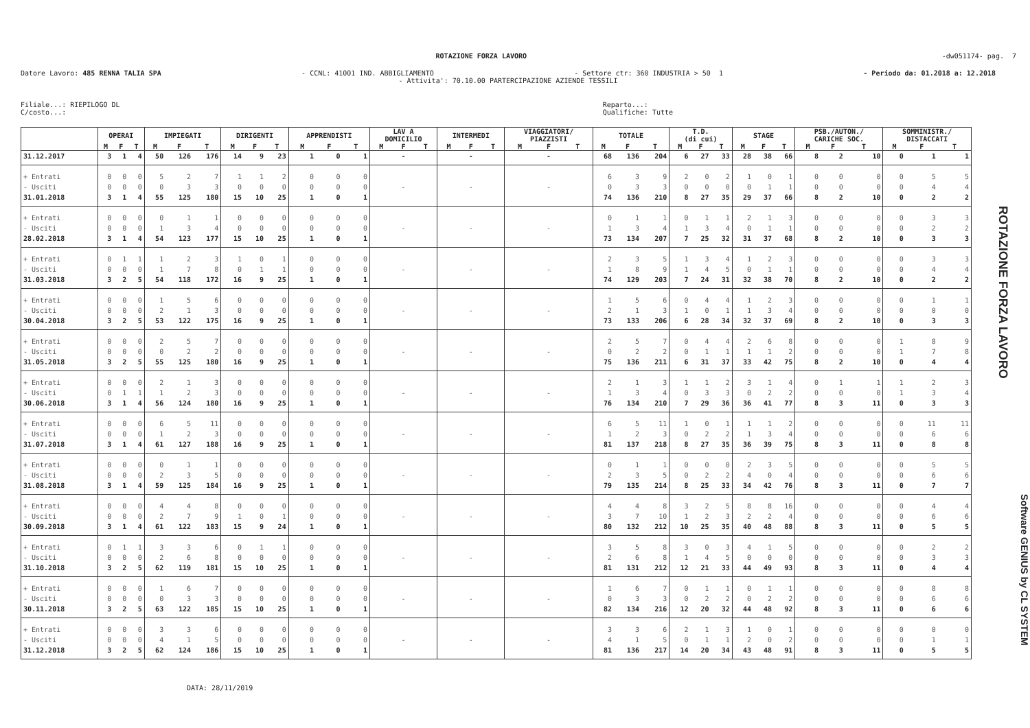ROTAZIONE FORZA LAVORO -dw051174- pag. 7
Datore Lavoro: 485 RENNA TALIA SPA - CCNL: 41001 IND. ABBIGLIAMENTO - Settore ctr: 360 INDUSTRIA > 50 1 - Periodo da: 01.2018 a: 12.2018
- Attivita': 70.10.00 PARTERCIPAZIONE AZIENDE TESSILI
Filiale...: RIEPILOGO DL
C/costo...: Reparto...:
Qualifiche: Tutte
| | OPERAI | | | IMPIEGATI | | | DIRIGENTI | | | APPRENDISTI | | | LAV A DOMICILIO | | | INTERMEDI | | | VIAGGIATORI/ PIAZZISTI | | | TOTALE | | | T.D. (di cui) | | | STAGE | | | PSB./AUTON./ CARICHE SOC. | | | SOMMINISTR./ DISTACCATI | | |
| --- | --- | --- | --- | --- | --- | --- | --- | --- | --- | --- | --- | --- | --- | --- | --- | --- | --- | --- | --- | --- | --- | --- | --- | --- | --- | --- | --- | --- | --- | --- | --- | --- | --- | --- | --- | --- |
| | M | F | T | M | F | T | M | F | T | M | F | T | M | F | T | M | F | T | M | F | T | M | F | T | M | F | T | M | F | T | M | F | T | M | F | T |
| 31.12.2017 | 3 | 1 | 4 | 50 | 126 | 176 | 14 | 9 | 23 | 1 | 0 | 1 | - | | | - | | | - | | | 68 | 136 | 204 | 6 | 27 | 33 | 28 | 38 | 66 | 8 | 2 | 10 | 0 | 1 | 1 |
| + Entrati | 0 | 0 | 0 | 5 | 2 | 7 | 1 | 1 | 2 | 0 | 0 | 0 | | | | | | | | | | 6 | 3 | 9 | 2 | 0 | 2 | 1 | 0 | 1 | 0 | 0 | 0 | 0 | 5 | 5 |
| - Usciti | 0 | 0 | 0 | 0 | 3 | 3 | 0 | 0 | 0 | 0 | 0 | 0 | - | | | - | | | - | | | 0 | 3 | 3 | 0 | 0 | 0 | 0 | 1 | 1 | 0 | 0 | 0 | 0 | 4 | 4 |
| 31.01.2018 | 3 | 1 | 4 | 55 | 125 | 180 | 15 | 10 | 25 | 1 | 0 | 1 | | | | | | | | | | 74 | 136 | 210 | 8 | 27 | 35 | 29 | 37 | 66 | 8 | 2 | 10 | 0 | 2 | 2 |
| + Entrati | 0 | 0 | 0 | 0 | 1 | 1 | 0 | 0 | 0 | 0 | 0 | 0 | | | | | | | | | | 0 | 1 | 1 | 0 | 1 | 1 | 2 | 1 | 3 | 0 | 0 | 0 | 0 | 3 | 3 |
| - Usciti | 0 | 0 | 0 | 1 | 3 | 4 | 0 | 0 | 0 | 0 | 0 | 0 | - | | | - | | | - | | | 1 | 3 | 4 | 1 | 3 | 4 | 0 | 1 | 1 | 0 | 0 | 0 | 0 | 2 | 2 |
| 28.02.2018 | 3 | 1 | 4 | 54 | 123 | 177 | 15 | 10 | 25 | 1 | 0 | 1 | | | | | | | | | | 73 | 134 | 207 | 7 | 25 | 32 | 31 | 37 | 68 | 8 | 2 | 10 | 0 | 3 | 3 |
| + Entrati | 0 | 1 | 1 | 1 | 2 | 3 | 1 | 0 | 1 | 0 | 0 | 0 | | | | | | | | | | 2 | 3 | 5 | 1 | 3 | 4 | 1 | 2 | 3 | 0 | 0 | 0 | 0 | 3 | 3 |
| - Usciti | 0 | 0 | 0 | 1 | 7 | 8 | 0 | 1 | 1 | 0 | 0 | 0 | - | | | - | | | - | | | 1 | 8 | 9 | 1 | 4 | 5 | 0 | 1 | 1 | 0 | 0 | 0 | 0 | 4 | 4 |
| 31.03.2018 | 3 | 2 | 5 | 54 | 118 | 172 | 16 | 9 | 25 | 1 | 0 | 1 | | | | | | | | | | 74 | 129 | 203 | 7 | 24 | 31 | 32 | 38 | 70 | 8 | 2 | 10 | 0 | 2 | 2 |
| + Entrati | 0 | 0 | 0 | 1 | 5 | 6 | 0 | 0 | 0 | 0 | 0 | 0 | | | | | | | | | | 1 | 5 | 6 | 0 | 4 | 4 | 1 | 2 | 3 | 0 | 0 | 0 | 0 | 1 | 1 |
| - Usciti | 0 | 0 | 0 | 2 | 1 | 3 | 0 | 0 | 0 | 0 | 0 | 0 | - | | | - | | | - | | | 2 | 1 | 3 | 1 | 0 | 1 | 1 | 3 | 4 | 0 | 0 | 0 | 0 | 0 | 0 |
| 30.04.2018 | 3 | 2 | 5 | 53 | 122 | 175 | 16 | 9 | 25 | 1 | 0 | 1 | | | | | | | | | | 73 | 133 | 206 | 6 | 28 | 34 | 32 | 37 | 69 | 8 | 2 | 10 | 0 | 3 | 3 |
| + Entrati | 0 | 0 | 0 | 2 | 5 | 7 | 0 | 0 | 0 | 0 | 0 | 0 | | | | | | | | | | 2 | 5 | 7 | 0 | 4 | 4 | 2 | 6 | 8 | 0 | 0 | 0 | 1 | 8 | 9 |
| - Usciti | 0 | 0 | 0 | 0 | 2 | 2 | 0 | 0 | 0 | 0 | 0 | 0 | - | | | - | | | - | | | 0 | 2 | 2 | 0 | 1 | 1 | 1 | 1 | 2 | 0 | 0 | 0 | 1 | 7 | 8 |
| 31.05.2018 | 3 | 2 | 5 | 55 | 125 | 180 | 16 | 9 | 25 | 1 | 0 | 1 | | | | | | | | | | 75 | 136 | 211 | 6 | 31 | 37 | 33 | 42 | 75 | 8 | 2 | 10 | 0 | 4 | 4 |
| + Entrati | 0 | 0 | 0 | 2 | 1 | 3 | 0 | 0 | 0 | 0 | 0 | 0 | | | | | | | | | | 2 | 1 | 3 | 1 | 1 | 2 | 3 | 1 | 4 | 0 | 1 | 1 | 1 | 2 | 3 |
| - Usciti | 0 | 1 | 1 | 1 | 2 | 3 | 0 | 0 | 0 | 0 | 0 | 0 | - | | | - | | | - | | | 1 | 3 | 4 | 0 | 3 | 3 | 0 | 2 | 2 | 0 | 0 | 0 | 1 | 3 | 4 |
| 30.06.2018 | 3 | 1 | 4 | 56 | 124 | 180 | 16 | 9 | 25 | 1 | 0 | 1 | | | | | | | | | | 76 | 134 | 210 | 7 | 29 | 36 | 36 | 41 | 77 | 8 | 3 | 11 | 0 | 3 | 3 |
| + Entrati | 0 | 0 | 0 | 6 | 5 | 11 | 0 | 0 | 0 | 0 | 0 | 0 | | | | | | | | | | 6 | 5 | 11 | 1 | 0 | 1 | 1 | 1 | 2 | 0 | 0 | 0 | 0 | 11 | 11 |
| - Usciti | 0 | 0 | 0 | 1 | 2 | 3 | 0 | 0 | 0 | 0 | 0 | 0 | - | | | - | | | - | | | 1 | 2 | 3 | 0 | 2 | 2 | 1 | 3 | 4 | 0 | 0 | 0 | 0 | 6 | 6 |
| 31.07.2018 | 3 | 1 | 4 | 61 | 127 | 188 | 16 | 9 | 25 | 1 | 0 | 1 | | | | | | | | | | 81 | 137 | 218 | 8 | 27 | 35 | 36 | 39 | 75 | 8 | 3 | 11 | 0 | 8 | 8 |
| + Entrati | 0 | 0 | 0 | 0 | 1 | 1 | 0 | 0 | 0 | 0 | 0 | 0 | | | | | | | | | | 0 | 1 | 1 | 0 | 0 | 0 | 2 | 3 | 5 | 0 | 0 | 0 | 0 | 5 | 5 |
| - Usciti | 0 | 0 | 0 | 2 | 3 | 5 | 0 | 0 | 0 | 0 | 0 | 0 | - | | | - | | | - | | | 2 | 3 | 5 | 0 | 2 | 2 | 4 | 0 | 4 | 0 | 0 | 0 | 0 | 6 | 6 |
| 31.08.2018 | 3 | 1 | 4 | 59 | 125 | 184 | 16 | 9 | 25 | 1 | 0 | 1 | | | | | | | | | | 79 | 135 | 214 | 8 | 25 | 33 | 34 | 42 | 76 | 8 | 3 | 11 | 0 | 7 | 7 |
| + Entrati | 0 | 0 | 0 | 4 | 4 | 8 | 0 | 0 | 0 | 0 | 0 | 0 | | | | | | | | | | 4 | 4 | 8 | 3 | 2 | 5 | 8 | 8 | 16 | 0 | 0 | 0 | 0 | 4 | 4 |
| - Usciti | 0 | 0 | 0 | 2 | 7 | 9 | 1 | 0 | 1 | 0 | 0 | 0 | - | | | - | | | - | | | 3 | 7 | 10 | 1 | 2 | 3 | 2 | 2 | 4 | 0 | 0 | 0 | 0 | 6 | 6 |
| 30.09.2018 | 3 | 1 | 4 | 61 | 122 | 183 | 15 | 9 | 24 | 1 | 0 | 1 | | | | | | | | | | 80 | 132 | 212 | 10 | 25 | 35 | 40 | 48 | 88 | 8 | 3 | 11 | 0 | 5 | 5 |
| + Entrati | 0 | 1 | 1 | 3 | 3 | 6 | 0 | 1 | 1 | 0 | 0 | 0 | | | | | | | | | | 3 | 5 | 8 | 3 | 0 | 3 | 4 | 1 | 5 | 0 | 0 | 0 | 0 | 2 | 2 |
| - Usciti | 0 | 0 | 0 | 2 | 6 | 8 | 0 | 0 | 0 | 0 | 0 | 0 | - | | | - | | | - | | | 2 | 6 | 8 | 1 | 4 | 5 | 0 | 0 | 0 | 0 | 0 | 0 | 0 | 3 | 3 |
| 31.10.2018 | 3 | 2 | 5 | 62 | 119 | 181 | 15 | 10 | 25 | 1 | 0 | 1 | | | | | | | | | | 81 | 131 | 212 | 12 | 21 | 33 | 44 | 49 | 93 | 8 | 3 | 11 | 0 | 4 | 4 |
| + Entrati | 0 | 0 | 0 | 1 | 6 | 7 | 0 | 0 | 0 | 0 | 0 | 0 | | | | | | | | | | 1 | 6 | 7 | 0 | 1 | 1 | 0 | 1 | 1 | 0 | 0 | 0 | 0 | 8 | 8 |
| - Usciti | 0 | 0 | 0 | 0 | 3 | 3 | 0 | 0 | 0 | 0 | 0 | 0 | - | | | - | | | - | | | 0 | 3 | 3 | 0 | 2 | 2 | 0 | 2 | 2 | 0 | 0 | 0 | 0 | 6 | 6 |
| 30.11.2018 | 3 | 2 | 5 | 63 | 122 | 185 | 15 | 10 | 25 | 1 | 0 | 1 | | | | | | | | | | 82 | 134 | 216 | 12 | 20 | 32 | 44 | 48 | 92 | 8 | 3 | 11 | 0 | 6 | 6 |
| + Entrati | 0 | 0 | 0 | 3 | 3 | 6 | 0 | 0 | 0 | 0 | 0 | 0 | | | | | | | | | | 3 | 3 | 6 | 2 | 1 | 3 | 1 | 0 | 1 | 0 | 0 | 0 | 0 | 0 | 0 |
| - Usciti | 0 | 0 | 0 | 4 | 1 | 5 | 0 | 0 | 0 | 0 | 0 | 0 | - | | | - | | | - | | | 4 | 1 | 5 | 0 | 1 | 1 | 2 | 0 | 2 | 0 | 0 | 0 | 0 | 1 | 1 |
| 31.12.2018 | 3 | 2 | 5 | 62 | 124 | 186 | 15 | 10 | 25 | 1 | 0 | 1 | | | | | | | | | | 81 | 136 | 217 | 14 | 20 | 34 | 43 | 48 | 91 | 8 | 3 | 11 | 0 | 5 | 5 |
DATA: 28/11/2019
ROTAZIONE FORZA LAVORO
Software GENIUS by CL SYSTEM